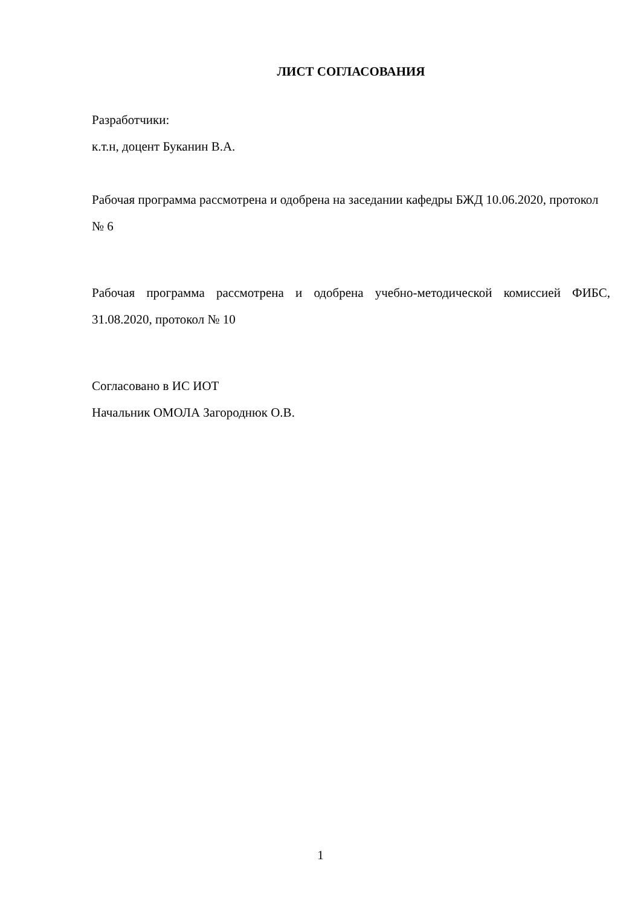ЛИСТ СОГЛАСОВАНИЯ
Разработчики:
к.т.н, доцент Буканин В.А.
Рабочая программа рассмотрена и одобрена на заседании кафедры БЖД 10.06.2020, протокол № 6
Рабочая программа рассмотрена и одобрена учебно-методической комиссией ФИБС, 31.08.2020, протокол № 10
Согласовано в ИС ИОТ
Начальник ОМОЛА Загороднюк О.В.
1